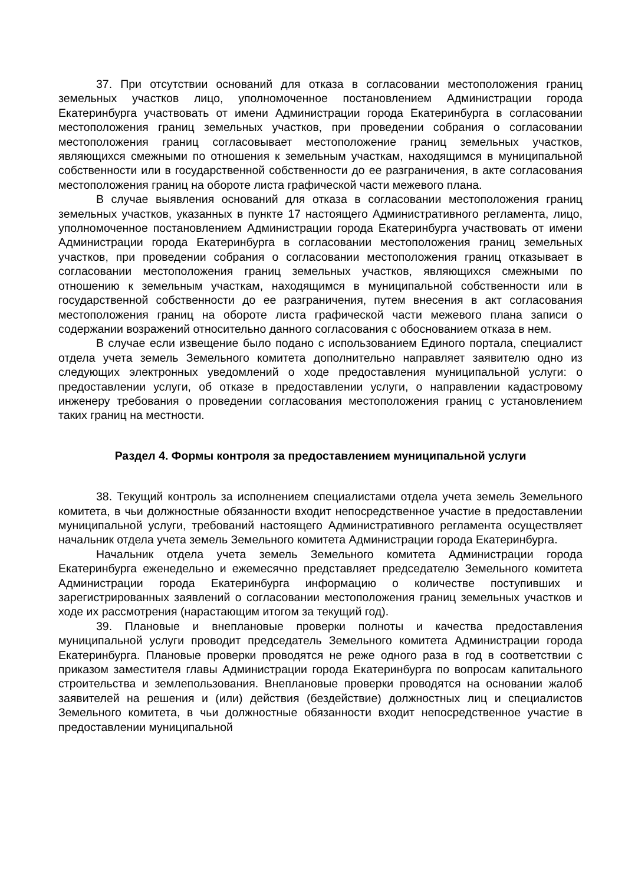37. При отсутствии оснований для отказа в согласовании местоположения границ земельных участков лицо, уполномоченное постановлением Администрации города Екатеринбурга участвовать от имени Администрации города Екатеринбурга в согласовании местоположения границ земельных участков, при проведении собрания о согласовании местоположения границ согласовывает местоположение границ земельных участков, являющихся смежными по отношения к земельным участкам, находящимся в муниципальной собственности или в государственной собственности до ее разграничения, в акте согласования местоположения границ на обороте листа графической части межевого плана.
В случае выявления оснований для отказа в согласовании местоположения границ земельных участков, указанных в пункте 17 настоящего Административного регламента, лицо, уполномоченное постановлением Администрации города Екатеринбурга участвовать от имени Администрации города Екатеринбурга в согласовании местоположения границ земельных участков, при проведении собрания о согласовании местоположения границ отказывает в согласовании местоположения границ земельных участков, являющихся смежными по отношению к земельным участкам, находящимся в муниципальной собственности или в государственной собственности до ее разграничения, путем внесения в акт согласования местоположения границ на обороте листа графической части межевого плана записи о содержании возражений относительно данного согласования с обоснованием отказа в нем.
В случае если извещение было подано с использованием Единого портала, специалист отдела учета земель Земельного комитета дополнительно направляет заявителю одно из следующих электронных уведомлений о ходе предоставления муниципальной услуги: о предоставлении услуги, об отказе в предоставлении услуги, о направлении кадастровому инженеру требования о проведении согласования местоположения границ с установлением таких границ на местности.
Раздел 4. Формы контроля за предоставлением муниципальной услуги
38. Текущий контроль за исполнением специалистами отдела учета земель Земельного комитета, в чьи должностные обязанности входит непосредственное участие в предоставлении муниципальной услуги, требований настоящего Административного регламента осуществляет начальник отдела учета земель Земельного комитета Администрации города Екатеринбурга.
Начальник отдела учета земель Земельного комитета Администрации города Екатеринбурга еженедельно и ежемесячно представляет председателю Земельного комитета Администрации города Екатеринбурга информацию о количестве поступивших и зарегистрированных заявлений о согласовании местоположения границ земельных участков и ходе их рассмотрения (нарастающим итогом за текущий год).
39. Плановые и внеплановые проверки полноты и качества предоставления муниципальной услуги проводит председатель Земельного комитета Администрации города Екатеринбурга. Плановые проверки проводятся не реже одного раза в год в соответствии с приказом заместителя главы Администрации города Екатеринбурга по вопросам капитального строительства и землепользования. Внеплановые проверки проводятся на основании жалоб заявителей на решения и (или) действия (бездействие) должностных лиц и специалистов Земельного комитета, в чьи должностные обязанности входит непосредственное участие в предоставлении муниципальной